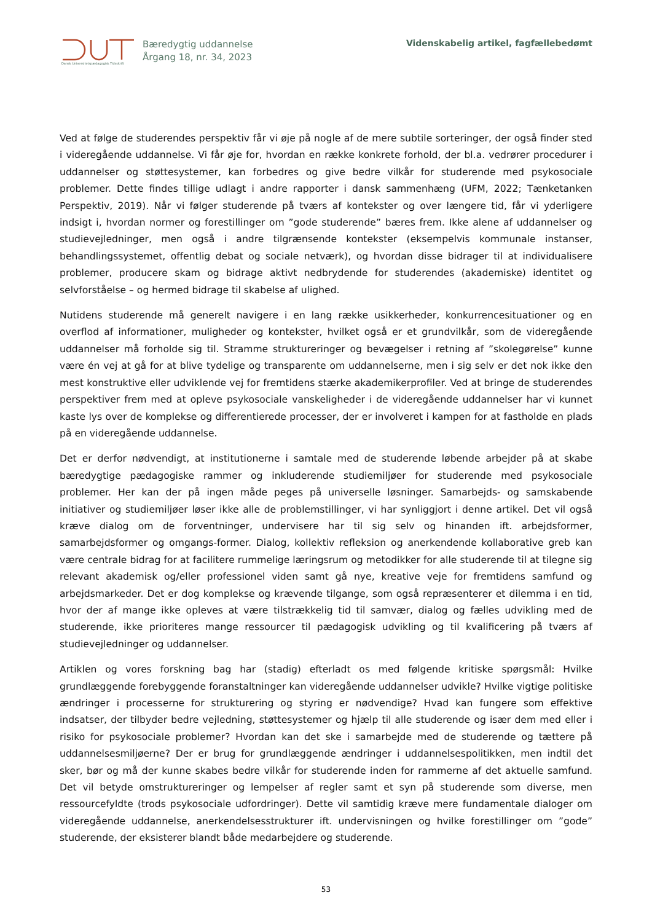Dansk Universitetspædagogisk Tidsskrift
Bæredygtig uddannelse
Årgang 18, nr. 34, 2023
Videnskabelig artikel, fagfællebedømt
Ved at følge de studerendes perspektiv får vi øje på nogle af de mere subtile sorteringer, der også finder sted i videregående uddannelse. Vi får øje for, hvordan en række konkrete forhold, der bl.a. vedrører procedurer i uddannelser og støttesystemer, kan forbedres og give bedre vilkår for studerende med psykosociale problemer. Dette findes tillige udlagt i andre rapporter i dansk sammenhæng (UFM, 2022; Tænketanken Perspektiv, 2019). Når vi følger studerende på tværs af kontekster og over længere tid, får vi yderligere indsigt i, hvordan normer og forestillinger om ”gode studerende” bæres frem. Ikke alene af uddannelser og studievejledninger, men også i andre tilgrænsende kontekster (eksempelvis kommunale instanser, behandlingssystemet, offentlig debat og sociale netværk), og hvordan disse bidrager til at individualisere problemer, producere skam og bidrage aktivt nedbrydende for studerendes (akademiske) identitet og selvforståelse – og hermed bidrage til skabelse af ulighed.
Nutidens studerende må generelt navigere i en lang række usikkerheder, konkurrencesituationer og en overflod af informationer, muligheder og kontekster, hvilket også er et grundvilkår, som de videregående uddannelser må forholde sig til. Stramme struktureringer og bevægelser i retning af ”skolegørelse” kunne være én vej at gå for at blive tydelige og transparente om uddannelserne, men i sig selv er det nok ikke den mest konstruktive eller udviklende vej for fremtidens stærke akademikerprofiler. Ved at bringe de studerendes perspektiver frem med at opleve psykosociale vanskeligheder i de videregående uddannelser har vi kunnet kaste lys over de komplekse og differentierede processer, der er involveret i kampen for at fastholde en plads på en videregående uddannelse.
Det er derfor nødvendigt, at institutionerne i samtale med de studerende løbende arbejder på at skabe bæredygtige pædagogiske rammer og inkluderende studiemiljøer for studerende med psykosociale problemer. Her kan der på ingen måde peges på universelle løsninger. Samarbejds- og samskabende initiativer og studiemiljøer løser ikke alle de problemstillinger, vi har synliggjort i denne artikel. Det vil også kræve dialog om de forventninger, undervisere har til sig selv og hinanden ift. arbejdsformer, samarbejdsformer og omgangs-former. Dialog, kollektiv refleksion og anerkendende kollaborative greb kan være centrale bidrag for at facilitere rummelige læringsrum og metodikker for alle studerende til at tilegne sig relevant akademisk og/eller professionel viden samt gå nye, kreative veje for fremtidens samfund og arbejdsmarkeder. Det er dog komplekse og krævende tilgange, som også repræsenterer et dilemma i en tid, hvor der af mange ikke opleves at være tilstrækkelig tid til samvær, dialog og fælles udvikling med de studerende, ikke prioriteres mange ressourcer til pædagogisk udvikling og til kvalificering på tværs af studievejledninger og uddannelser.
Artiklen og vores forskning bag har (stadig) efterladt os med følgende kritiske spørgsmål: Hvilke grundlæggende forebyggende foranstaltninger kan videregående uddannelser udvikle? Hvilke vigtige politiske ændringer i processerne for strukturering og styring er nødvendige? Hvad kan fungere som effektive indsatser, der tilbyder bedre vejledning, støttesystemer og hjælp til alle studerende og især dem med eller i risiko for psykosociale problemer? Hvordan kan det ske i samarbejde med de studerende og tættere på uddannelsesmiljøerne? Der er brug for grundlæggende ændringer i uddannelsespolitikken, men indtil det sker, bør og må der kunne skabes bedre vilkår for studerende inden for rammerne af det aktuelle samfund. Det vil betyde omstruktureringer og lempelser af regler samt et syn på studerende som diverse, men ressourcefyldte (trods psykosociale udfordringer). Dette vil samtidig kræve mere fundamentale dialoger om videregående uddannelse, anerkendelsesstrukturer ift. undervisningen og hvilke forestillinger om ”gode” studerende, der eksisterer blandt både medarbejdere og studerende.
53